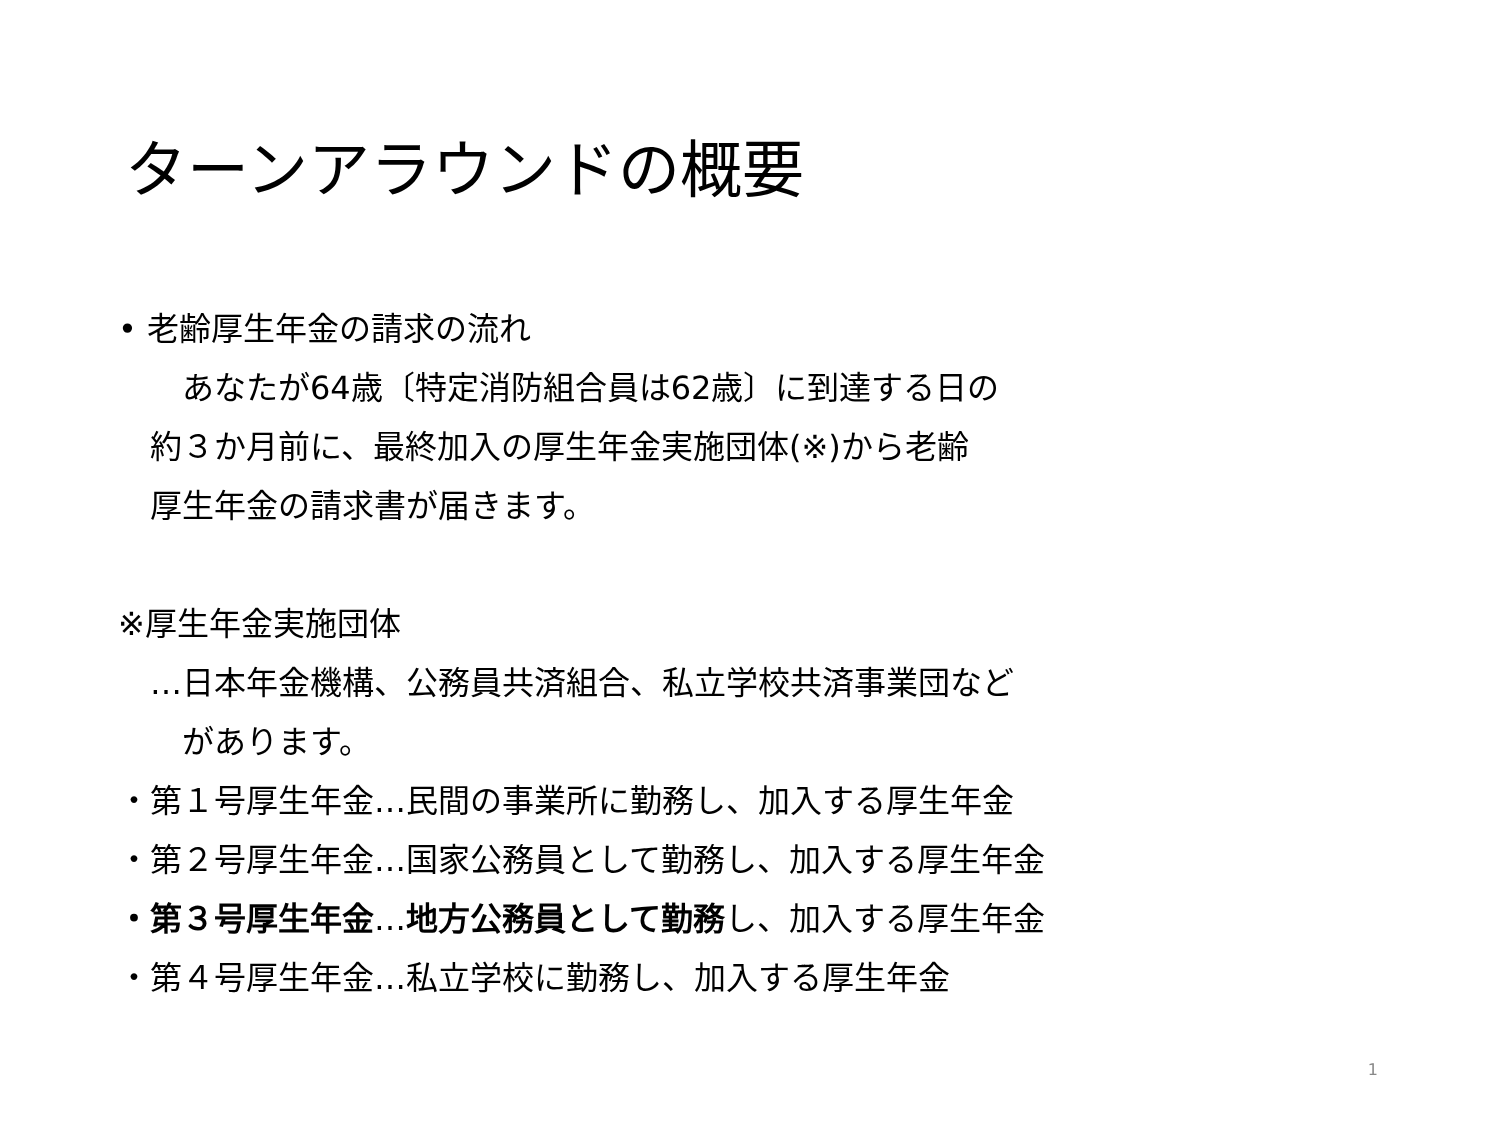ターンアラウンドの概要
• 老齢厚生年金の請求の流れ
　　あなたが64歳〔特定消防組合員は62歳〕に到達する日の
　約３か月前に、最終加入の厚生年金実施団体(※)から老齢
　厚生年金の請求書が届きます。
※厚生年金実施団体
　…日本年金機構、公務員共済組合、私立学校共済事業団など
　　があります。
・第１号厚生年金…民間の事業所に勤務し、加入する厚生年金
・第２号厚生年金…国家公務員として勤務し、加入する厚生年金
・第３号厚生年金…地方公務員として勤務し、加入する厚生年金
・第４号厚生年金…私立学校に勤務し、加入する厚生年金
1